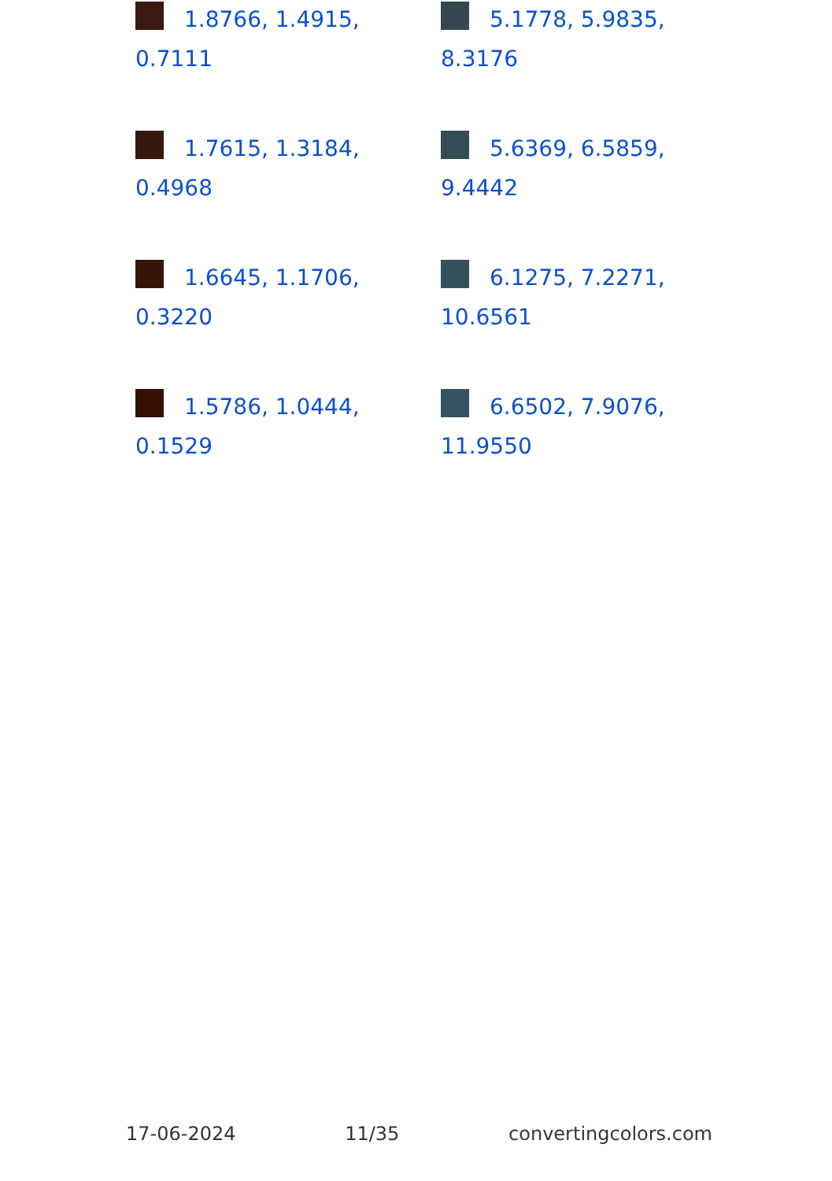1.8766, 1.4915, 0.7111
5.1778, 5.9835, 8.3176
1.7615, 1.3184, 0.4968
5.6369, 6.5859, 9.4442
1.6645, 1.1706, 0.3220
6.1275, 7.2271, 10.6561
1.5786, 1.0444, 0.1529
6.6502, 7.9076, 11.9550
17-06-2024 11/35 convertingcolors.com